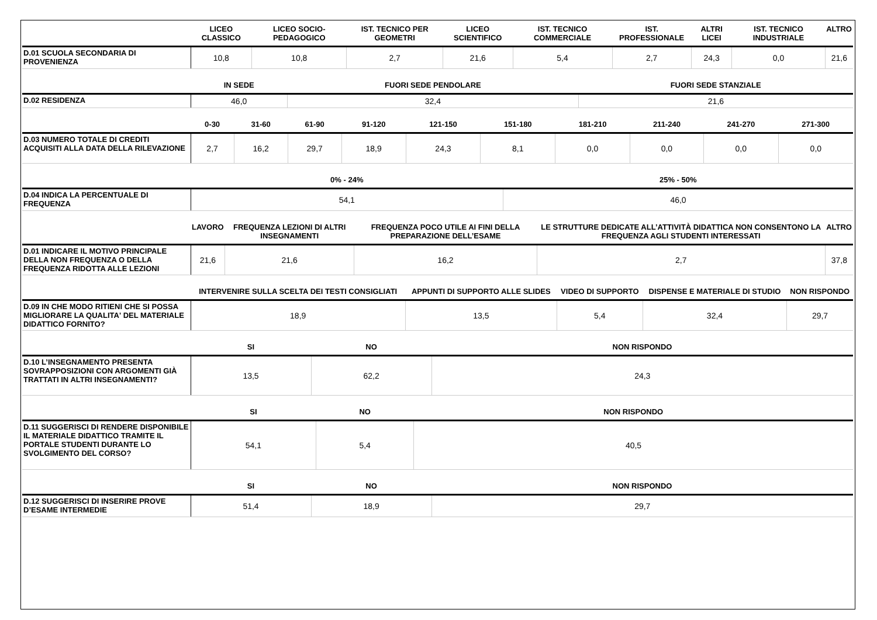| | LICEO CLASSICO | LICEO SOCIO-PEDAGOGICO | IST. TECNICO PER GEOMETRI | LICEO SCIENTIFICO | IST. TECNICO COMMERCIALE | IST. PROFESSIONALE | ALTRI LICEI | IST. TECNICO INDUSTRIALE | ALTRO |
| --- | --- | --- | --- | --- | --- | --- | --- | --- | --- |
| D.01 SCUOLA SECONDARIA DI PROVENIENZA | 10,8 | 10,8 | 2,7 | 21,6 | 5,4 | 2,7 | 24,3 | 0,0 | 21,6 |
| | IN SEDE | FUORI SEDE PENDOLARE | FUORI SEDE STANZIALE |
| --- | --- | --- | --- |
| D.02 RESIDENZA | 46,0 | 32,4 | 21,6 |
| | 0-30 | 31-60 | 61-90 | 91-120 | 121-150 | 151-180 | 181-210 | 211-240 | 241-270 | 271-300 |
| --- | --- | --- | --- | --- | --- | --- | --- | --- | --- | --- |
| D.03 NUMERO TOTALE DI CREDITI ACQUISITI ALLA DATA DELLA RILEVAZIONE | 2,7 | 16,2 | 29,7 | 18,9 | 24,3 | 8,1 | 0,0 | 0,0 | 0,0 | 0,0 |
| | 0% - 24% | 25% - 50% |
| --- | --- | --- |
| D.04 INDICA LA PERCENTUALE DI FREQUENZA | 54,1 | 46,0 |
| | LAVORO | FREQUENZA LEZIONI DI ALTRI INSEGNAMENTI | FREQUENZA POCO UTILE AI FINI DELLA PREPARAZIONE DELL’ESAME | LE STRUTTURE DEDICATE ALL’ATTIVITÀ DIDATTICA NON CONSENTONO LA FREQUENZA AGLI STUDENTI INTERESSATI | ALTRO |
| --- | --- | --- | --- | --- | --- |
| D.01 INDICARE IL MOTIVO PRINCIPALE DELLA NON FREQUENZA O DELLA FREQUENZA RIDOTTA ALLE LEZIONI | 21,6 | 21,6 | 16,2 | 2,7 | 37,8 |
| | INTERVENIRE SULLA SCELTA DEI TESTI CONSIGLIATI | APPUNTI DI SUPPORTO ALLE SLIDES | VIDEO DI SUPPORTO | DISPENSE E MATERIALE DI STUDIO | NON RISPONDO |
| --- | --- | --- | --- | --- | --- |
| D.09 IN CHE MODO RITIENI CHE SI POSSA MIGLIORARE LA QUALITA' DEL MATERIALE DIDATTICO FORNITO? | 18,9 | 13,5 | 5,4 | 32,4 | 29,7 |
| | SI | NO | NON RISPONDO |
| --- | --- | --- | --- |
| D.10 L’INSEGNAMENTO PRESENTA SOVRAPPOSIZIONI CON ARGOMENTI GIÀ TRATTATI IN ALTRI INSEGNAMENTI? | 13,5 | 62,2 | 24,3 |
| | SI | NO | NON RISPONDO |
| --- | --- | --- | --- |
| D.11 SUGGERISCI DI RENDERE DISPONIBILE IL MATERIALE DIDATTICO TRAMITE IL PORTALE STUDENTI DURANTE LO SVOLGIMENTO DEL CORSO? | 54,1 | 5,4 | 40,5 |
| | SI | NO | NON RISPONDO |
| --- | --- | --- | --- |
| D.12 SUGGERISCI DI INSERIRE PROVE D’ESAME INTERMEDIE | 51,4 | 18,9 | 29,7 |